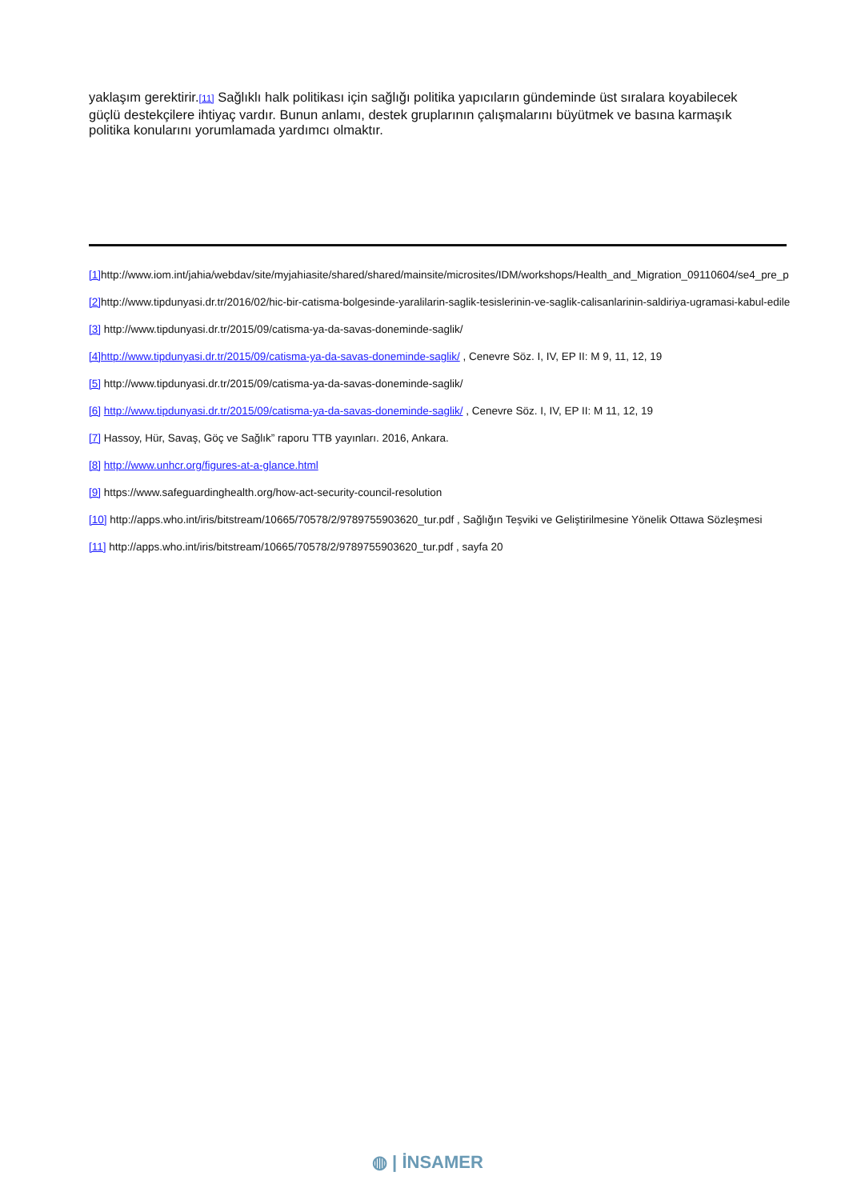yaklaşım gerektirir.[11] Sağlıklı halk politikası için sağlığı politika yapıcıların gündeminde üst sıralara koyabilecek güçlü destekçilere ihtiyaç vardır. Bunun anlamı, destek gruplarının çalışmalarını büyütmek ve basına karmaşık politika konularını yorumlamada yardımcı olmaktır.
[1] http://www.iom.int/jahia/webdav/site/myjahiasite/shared/shared/mainsite/microsites/IDM/workshops/Health_and_Migration_09110604/se4_pre_p
[2] http://www.tipdunyasi.dr.tr/2016/02/hic-bir-catisma-bolgesinde-yaralilarin-saglik-tesislerinin-ve-saglik-calisanlarinin-saldiriya-ugramasi-kabul-edile
[3] http://www.tipdunyasi.dr.tr/2015/09/catisma-ya-da-savas-doneminde-saglik/
[4]http://www.tipdunyasi.dr.tr/2015/09/catisma-ya-da-savas-doneminde-saglik/ , Cenevre Söz. I, IV, EP II: M 9, 11, 12, 19
[5] http://www.tipdunyasi.dr.tr/2015/09/catisma-ya-da-savas-doneminde-saglik/
[6] http://www.tipdunyasi.dr.tr/2015/09/catisma-ya-da-savas-doneminde-saglik/ , Cenevre Söz. I, IV, EP II: M 11, 12, 19
[7] Hassoy, Hür, Savaş, Göç ve Sağlık” raporu TTB yayınları. 2016, Ankara.
[8] http://www.unhcr.org/figures-at-a-glance.html
[9] https://www.safeguardinghealth.org/how-act-security-council-resolution
[10] http://apps.who.int/iris/bitstream/10665/70578/2/9789755903620_tur.pdf , Sağlığın Teşviki ve Geliştirilmesine Yönelik Ottawa Sözleşmesi
[11] http://apps.who.int/iris/bitstream/10665/70578/2/9789755903620_tur.pdf , sayfa 20
◍ | İNSAMER